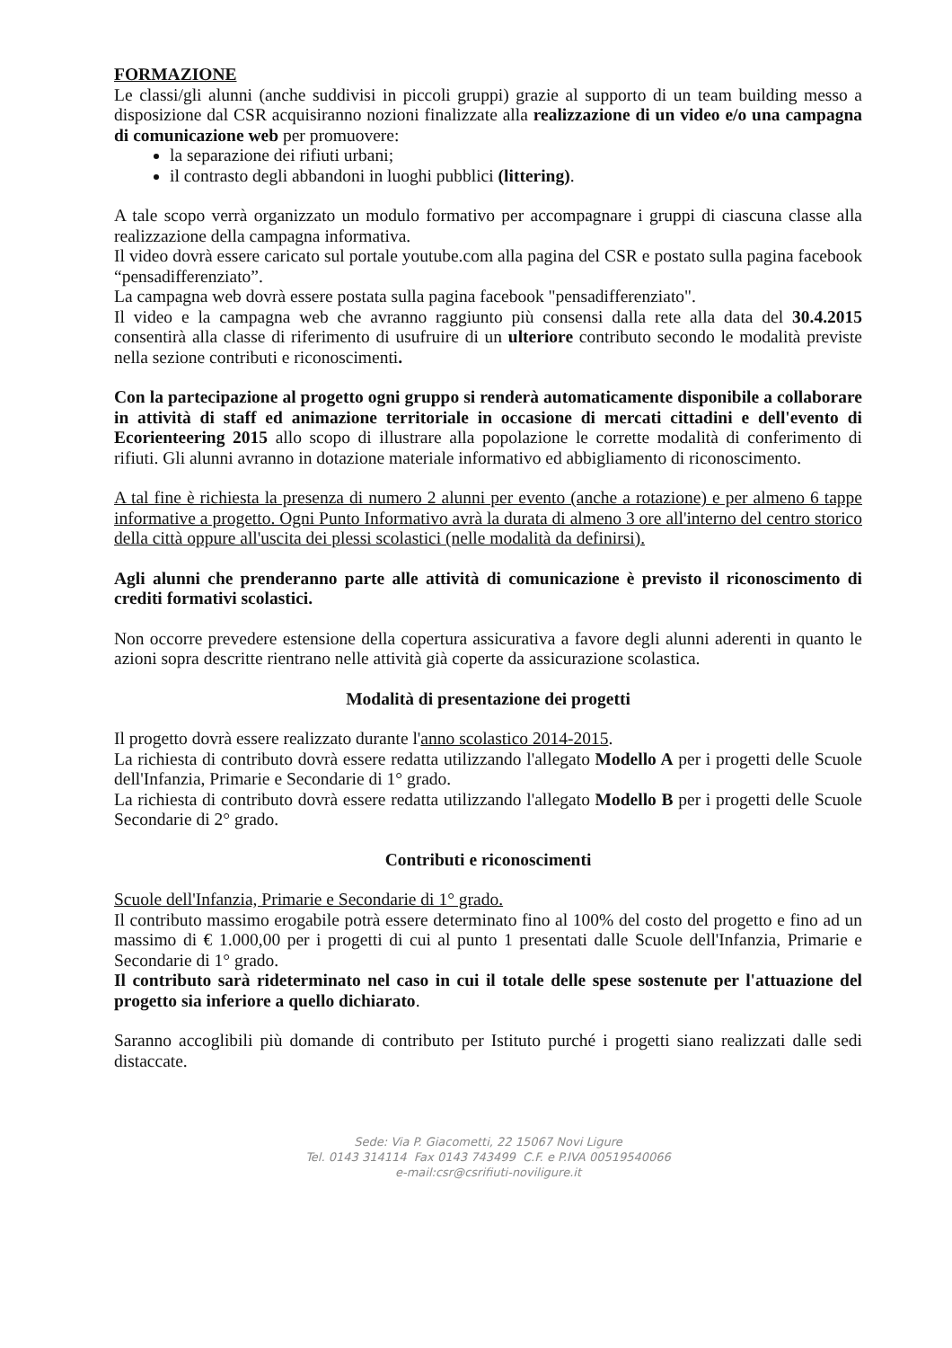FORMAZIONE
Le classi/gli alunni (anche suddivisi in piccoli gruppi) grazie al supporto di un team building messo a disposizione dal CSR acquisiranno nozioni finalizzate alla realizzazione di un video e/o una campagna di comunicazione web per promuovere:
la separazione dei rifiuti urbani;
il contrasto degli abbandoni in luoghi pubblici (littering).
A tale scopo verrà organizzato un modulo formativo per accompagnare i gruppi di ciascuna classe alla realizzazione della campagna informativa.
Il video dovrà essere caricato sul portale youtube.com alla pagina del CSR e postato sulla pagina facebook “pensadifferenziato”.
La campagna web dovrà essere postata sulla pagina facebook "pensadifferenziato".
Il video e la campagna web che avranno raggiunto più consensi dalla rete alla data del 30.4.2015 consentirà alla classe di riferimento di usufruire di un ulteriore contributo secondo le modalità previste nella sezione contributi e riconoscimenti.
Con la partecipazione al progetto ogni gruppo si renderà automaticamente disponibile a collaborare in attività di staff ed animazione territoriale in occasione di mercati cittadini e dell'evento di Ecorienteering 2015 allo scopo di illustrare alla popolazione le corrette modalità di conferimento di rifiuti. Gli alunni avranno in dotazione materiale informativo ed abbigliamento di riconoscimento.
A tal fine è richiesta la presenza di numero 2 alunni per evento (anche a rotazione) e per almeno 6 tappe informative a progetto. Ogni Punto Informativo avrà la durata di almeno 3 ore all'interno del centro storico della città oppure all'uscita dei plessi scolastici (nelle modalità da definirsi).
Agli alunni che prenderanno parte alle attività di comunicazione è previsto il riconoscimento di crediti formativi scolastici.
Non occorre prevedere estensione della copertura assicurativa a favore degli alunni aderenti in quanto le azioni sopra descritte rientrano nelle attività già coperte da assicurazione scolastica.
Modalità di presentazione dei progetti
Il progetto dovrà essere realizzato durante l'anno scolastico 2014-2015.
La richiesta di contributo dovrà essere redatta utilizzando l'allegato Modello A per i progetti delle Scuole dell'Infanzia, Primarie e Secondarie di 1° grado.
La richiesta di contributo dovrà essere redatta utilizzando l'allegato Modello B per i progetti delle Scuole Secondarie di 2° grado.
Contributi e riconoscimenti
Scuole dell'Infanzia, Primarie e Secondarie di 1° grado.
Il contributo massimo erogabile potrà essere determinato fino al 100% del costo del progetto e fino ad un massimo di € 1.000,00 per i progetti di cui al punto 1 presentati dalle Scuole dell'Infanzia, Primarie e Secondarie di 1° grado.
Il contributo sarà rideterminato nel caso in cui il totale delle spese sostenute per l'attuazione del progetto sia inferiore a quello dichiarato.
Saranno accoglibili più domande di contributo per Istituto purché i progetti siano realizzati dalle sedi distaccate.
Sede: Via P. Giacometti, 22 15067 Novi Ligure
Tel. 0143 314114 Fax 0143 743499 C.F. e P.IVA 00519540066
e-mail:csr@csrifiuti-noviligure.it